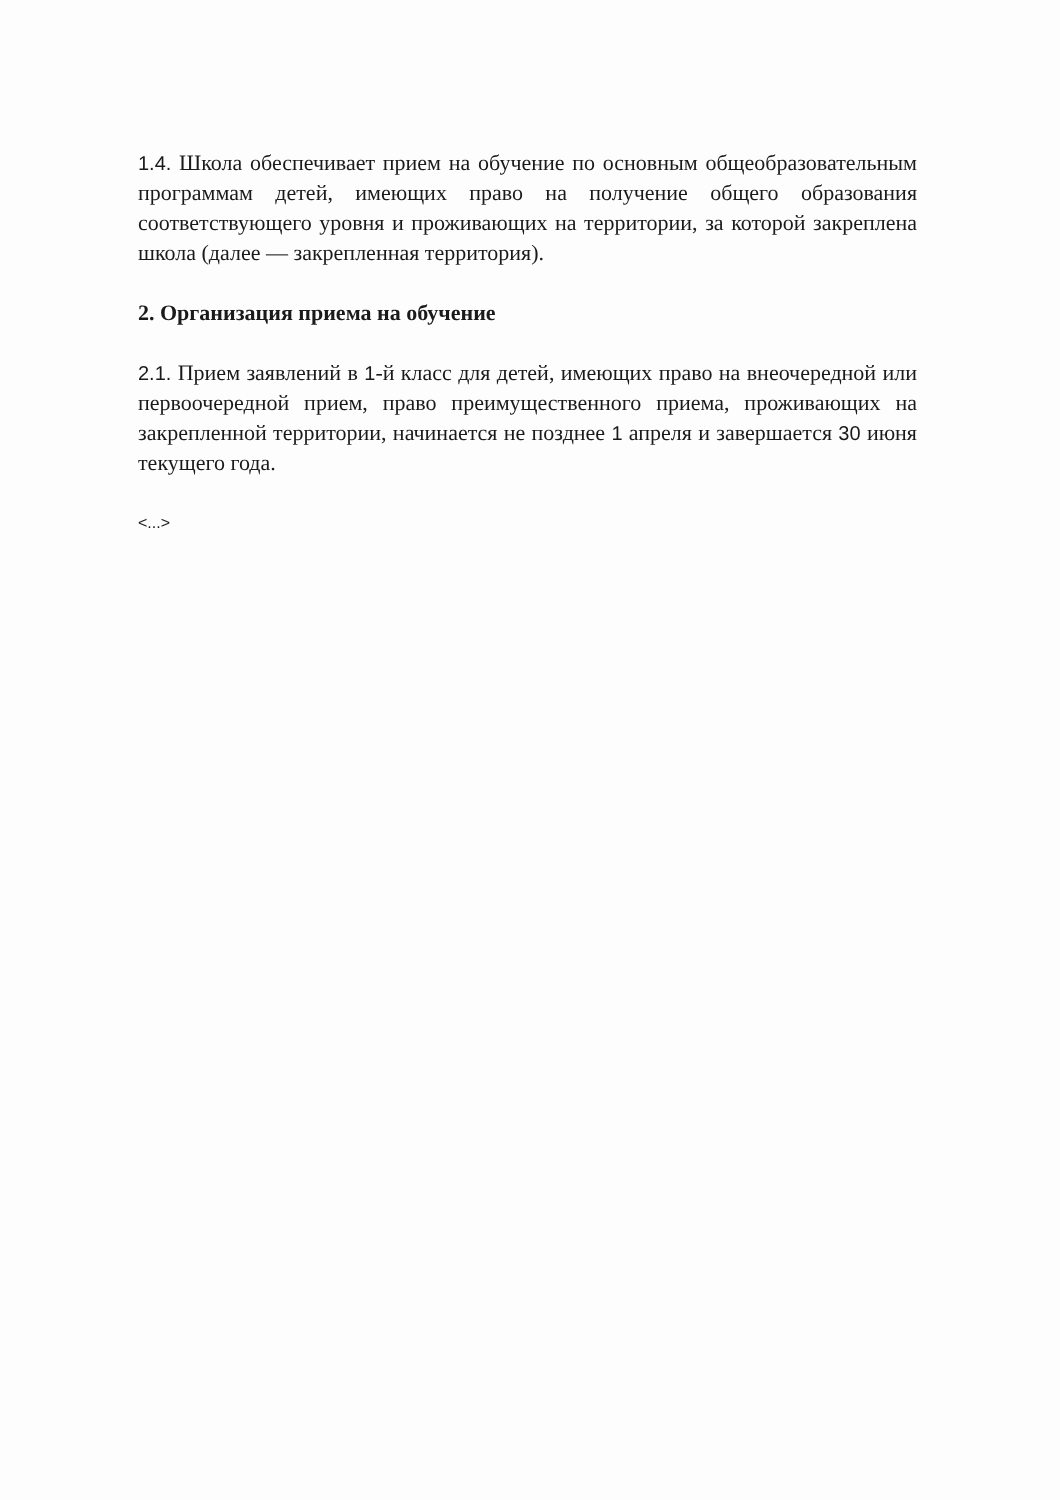1.4. Школа обеспечивает прием на обучение по основным общеобразовательным программам детей, имеющих право на получение общего образования соответствующего уровня и проживающих на территории, за которой закреплена школа (далее — закрепленная территория).
2. Организация приема на обучение
2.1. Прием заявлений в 1-й класс для детей, имеющих право на внеочередной или первоочередной прием, право преимущественного приема, проживающих на закрепленной территории, начинается не позднее 1 апреля и завершается 30 июня текущего года.
<...>